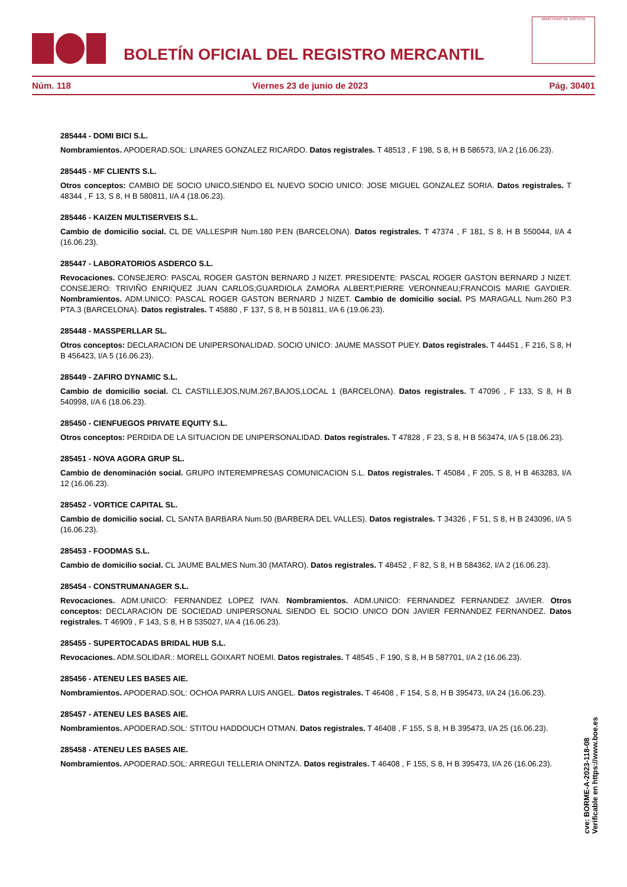BOLETÍN OFICIAL DEL REGISTRO MERCANTIL
MINISTERIO DE JUSTICIA
Núm. 118 Viernes 23 de junio de 2023 Pág. 30401
285444 - DOMI BICI S.L.
Nombramientos. APODERAD.SOL: LINARES GONZALEZ RICARDO. Datos registrales. T 48513 , F 198, S 8, H B 586573, I/A 2 (16.06.23).
285445 - MF CLIENTS S.L.
Otros conceptos: CAMBIO DE SOCIO UNICO,SIENDO EL NUEVO SOCIO UNICO: JOSE MIGUEL GONZALEZ SORIA. Datos registrales. T 48344 , F 13, S 8, H B 580811, I/A 4 (18.06.23).
285446 - KAIZEN MULTISERVEIS S.L.
Cambio de domicilio social. CL DE VALLESPIR Num.180 P.EN (BARCELONA). Datos registrales. T 47374 , F 181, S 8, H B 550044, I/A 4 (16.06.23).
285447 - LABORATORIOS ASDERCO S.L.
Revocaciones. CONSEJERO: PASCAL ROGER GASTON BERNARD J NIZET. PRESIDENTE: PASCAL ROGER GASTON BERNARD J NIZET. CONSEJERO: TRIVIÑO ENRIQUEZ JUAN CARLOS;GUARDIOLA ZAMORA ALBERT;PIERRE VERONNEAU;FRANCOIS MARIE GAYDIER. Nombramientos. ADM.UNICO: PASCAL ROGER GASTON BERNARD J NIZET. Cambio de domicilio social. PS MARAGALL Num.260 P.3 PTA.3 (BARCELONA). Datos registrales. T 45880 , F 137, S 8, H B 501811, I/A 6 (19.06.23).
285448 - MASSPERLLAR SL.
Otros conceptos: DECLARACION DE UNIPERSONALIDAD. SOCIO UNICO: JAUME MASSOT PUEY. Datos registrales. T 44451 , F 216, S 8, H B 456423, I/A 5 (16.06.23).
285449 - ZAFIRO DYNAMIC S.L.
Cambio de domicilio social. CL CASTILLEJOS,NUM.267,BAJOS,LOCAL 1 (BARCELONA). Datos registrales. T 47096 , F 133, S 8, H B 540998, I/A 6 (18.06.23).
285450 - CIENFUEGOS PRIVATE EQUITY S.L.
Otros conceptos: PERDIDA DE LA SITUACION DE UNIPERSONALIDAD. Datos registrales. T 47828 , F 23, S 8, H B 563474, I/A 5 (18.06.23).
285451 - NOVA AGORA GRUP SL.
Cambio de denominación social. GRUPO INTEREMPRESAS COMUNICACION S.L. Datos registrales. T 45084 , F 205, S 8, H B 463283, I/A 12 (16.06.23).
285452 - VORTICE CAPITAL SL.
Cambio de domicilio social. CL SANTA BARBARA Num.50 (BARBERA DEL VALLES). Datos registrales. T 34326 , F 51, S 8, H B 243096, I/A 5 (16.06.23).
285453 - FOODMAS S.L.
Cambio de domicilio social. CL JAUME BALMES Num.30 (MATARO). Datos registrales. T 48452 , F 82, S 8, H B 584362, I/A 2 (16.06.23).
285454 - CONSTRUMANAGER S.L.
Revocaciones. ADM.UNICO: FERNANDEZ LOPEZ IVAN. Nombramientos. ADM.UNICO: FERNANDEZ FERNANDEZ JAVIER. Otros conceptos: DECLARACION DE SOCIEDAD UNIPERSONAL SIENDO EL SOCIO UNICO DON JAVIER FERNANDEZ FERNANDEZ. Datos registrales. T 46909 , F 143, S 8, H B 535027, I/A 4 (16.06.23).
285455 - SUPERTOCADAS BRIDAL HUB S.L.
Revocaciones. ADM.SOLIDAR.: MORELL GOIXART NOEMI. Datos registrales. T 48545 , F 190, S 8, H B 587701, I/A 2 (16.06.23).
285456 - ATENEU LES BASES AIE.
Nombramientos. APODERAD.SOL: OCHOA PARRA LUIS ANGEL. Datos registrales. T 46408 , F 154, S 8, H B 395473, I/A 24 (16.06.23).
285457 - ATENEU LES BASES AIE.
Nombramientos. APODERAD.SOL: STITOU HADDOUCH OTMAN. Datos registrales. T 46408 , F 155, S 8, H B 395473, I/A 25 (16.06.23).
285458 - ATENEU LES BASES AIE.
Nombramientos. APODERAD.SOL: ARREGUI TELLERIA ONINTZA. Datos registrales. T 46408 , F 155, S 8, H B 395473, I/A 26 (16.06.23).
cve: BORME-A-2023-118-08
Verificable en https://www.boe.es